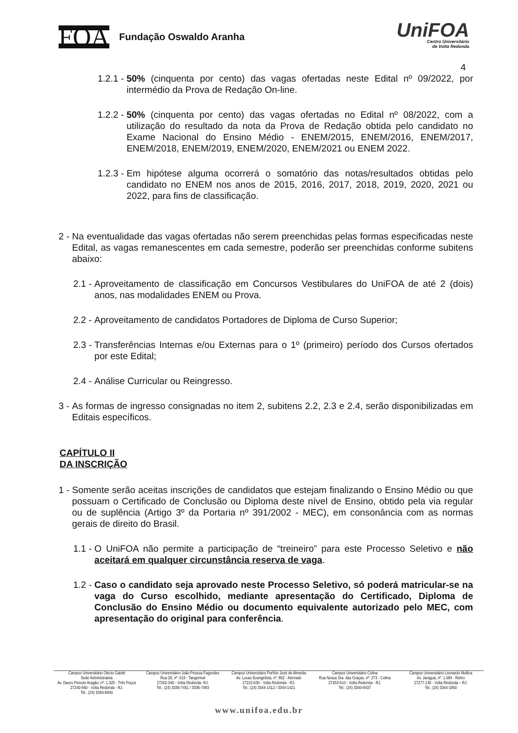FOA
Fundação Oswaldo Aranha
UniFOA
Centro Universitário
de Volta Redonda
4
1.2.1 - 50% (cinquenta por cento) das vagas ofertadas neste Edital nº 09/2022, por intermédio da Prova de Redação On-line.
1.2.2 - 50% (cinquenta por cento) das vagas ofertadas no Edital nº 08/2022, com a utilização do resultado da nota da Prova de Redação obtida pelo candidato no Exame Nacional do Ensino Médio - ENEM/2015, ENEM/2016, ENEM/2017, ENEM/2018, ENEM/2019, ENEM/2020, ENEM/2021 ou ENEM 2022.
1.2.3 - Em hipótese alguma ocorrerá o somatório das notas/resultados obtidas pelo candidato no ENEM nos anos de 2015, 2016, 2017, 2018, 2019, 2020, 2021 ou 2022, para fins de classificação.
2 - Na eventualidade das vagas ofertadas não serem preenchidas pelas formas especificadas neste Edital, as vagas remanescentes em cada semestre, poderão ser preenchidas conforme subitens abaixo:
2.1 - Aproveitamento de classificação em Concursos Vestibulares do UniFOA de até 2 (dois) anos, nas modalidades ENEM ou Prova.
2.2 - Aproveitamento de candidatos Portadores de Diploma de Curso Superior;
2.3 - Transferências Internas e/ou Externas para o 1º (primeiro) período dos Cursos ofertados por este Edital;
2.4 - Análise Curricular ou Reingresso.
3 - As formas de ingresso consignadas no item 2, subitens 2.2, 2.3 e 2.4, serão disponibilizadas em Editais específicos.
CAPÍTULO II
DA INSCRIÇÃO
1 - Somente serão aceitas inscrições de candidatos que estejam finalizando o Ensino Médio ou que possuam o Certificado de Conclusão ou Diploma deste nível de Ensino, obtido pela via regular ou de suplência (Artigo 3º da Portaria nº 391/2002 - MEC), em consonância com as normas gerais de direito do Brasil.
1.1 - O UniFOA não permite a participação de “treineiro” para este Processo Seletivo e não aceitará em qualquer circunstância reserva de vaga.
1.2 - Caso o candidato seja aprovado neste Processo Seletivo, só poderá matricular-se na vaga do Curso escolhido, mediante apresentação do Certificado, Diploma de Conclusão do Ensino Médio ou documento equivalente autorizado pelo MEC, com apresentação do original para conferência.
Campus Universitário Olezio Galotti
Sede Administrativa
Av. Dauro Peixoto Aragão, nº. 1.325 - Três Poços
27240-560 - Volta Redonda - RJ.
Tel.: (24) 3340-8400
Campus Universitário João Pessoa Fagundes
Rua 28, nº. 619 - Tangerinal
27262-340 - Volta Redonda- RJ.
Tel.: (24) 3336-7451 / 3336-7483
Campus Universitário Porfírio José de Almeida
Av. Lucas Evangelista, nº. 862 - Aterrado
27215-630 - Volta Redonda - RJ.
Tel.: (24) 3344-1412 / 3344-1421
Campus Universitário Colina
Rua Nossa Sra. das Graças, nº. 273 - Colina
27253-610 - Volta Redonda - RJ.
Tel.: (24) 3340-8437
Campus Universitário Leonardo Mollica
Av. Jaraguá, nº. 1.084 - Retiro
27277-130 - Volta Redonda – RJ.
Tel.: (24) 3344-1850
www.unifoa.edu.br